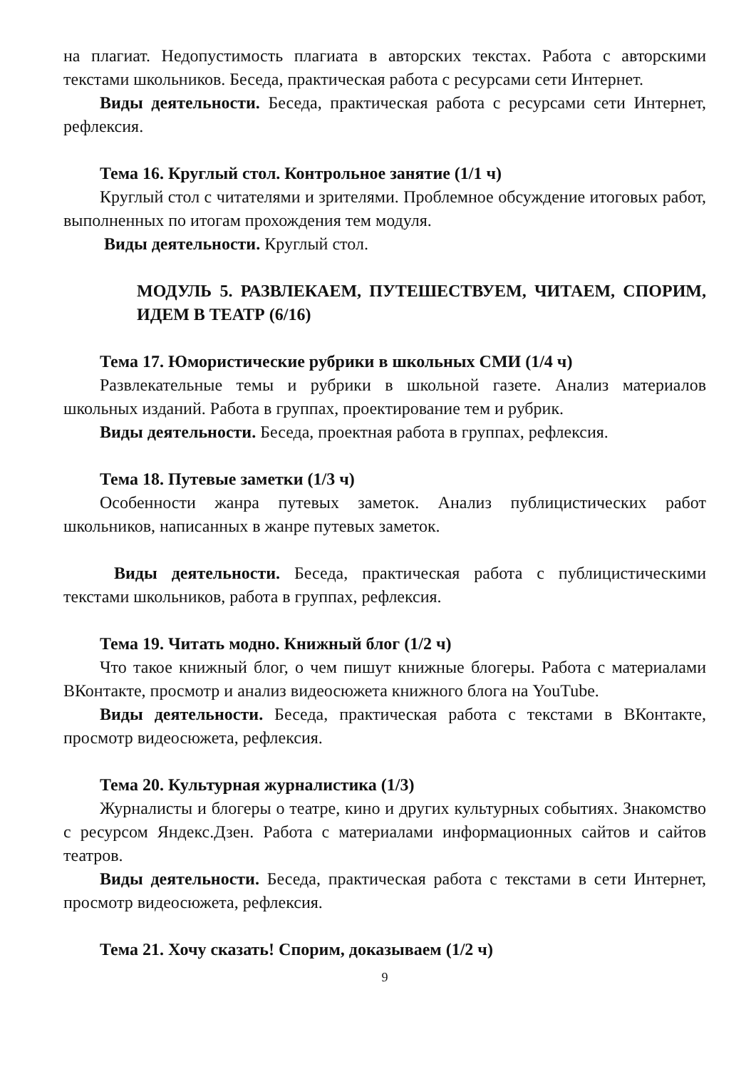на плагиат. Недопустимость плагиата в авторских текстах. Работа с авторскими текстами школьников. Беседа, практическая работа с ресурсами сети Интернет.
Виды деятельности. Беседа, практическая работа с ресурсами сети Интернет, рефлексия.
Тема 16. Круглый стол. Контрольное занятие (1/1 ч)
Круглый стол с читателями и зрителями. Проблемное обсуждение итоговых работ, выполненных по итогам прохождения тем модуля.
Виды деятельности. Круглый стол.
МОДУЛЬ 5. РАЗВЛЕКАЕМ, ПУТЕШЕСТВУЕМ, ЧИТАЕМ, СПОРИМ, ИДЕМ В ТЕАТР (6/16)
Тема 17. Юмористические рубрики в школьных СМИ (1/4 ч)
Развлекательные темы и рубрики в школьной газете. Анализ материалов школьных изданий. Работа в группах, проектирование тем и рубрик.
Виды деятельности. Беседа, проектная работа в группах, рефлексия.
Тема 18. Путевые заметки (1/3 ч)
Особенности жанра путевых заметок. Анализ публицистических работ школьников, написанных в жанре путевых заметок.
Виды деятельности. Беседа, практическая работа с публицистическими текстами школьников, работа в группах, рефлексия.
Тема 19. Читать модно. Книжный блог (1/2 ч)
Что такое книжный блог, о чем пишут книжные блогеры. Работа с материалами ВКонтакте, просмотр и анализ видеосюжета книжного блога на YouTube.
Виды деятельности. Беседа, практическая работа с текстами в ВКонтакте, просмотр видеосюжета, рефлексия.
Тема 20. Культурная журналистика (1/3)
Журналисты и блогеры о театре, кино и других культурных событиях. Знакомство с ресурсом Яндекс.Дзен. Работа с материалами информационных сайтов и сайтов театров.
Виды деятельности. Беседа, практическая работа с текстами в сети Интернет, просмотр видеосюжета, рефлексия.
Тема 21. Хочу сказать! Спорим, доказываем (1/2 ч)
9